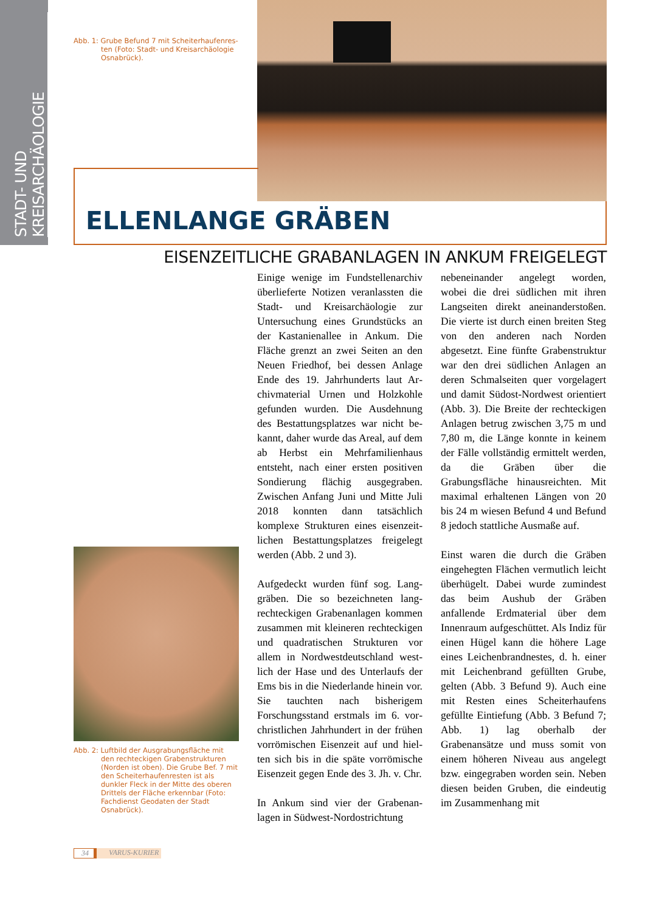STADT- UND KREISARCHÄOLOGIE
Abb. 1: Grube Befund 7 mit Scheiterhaufenres­ten (Foto: Stadt- und Kreisarchäologie Osnabrück).
ELLENLANGE GRÄBEN
EISENZEITLICHE GRABANLAGEN IN ANKUM FREIGELEGT
Abb. 2: Luftbild der Ausgrabungsfläche mit den rechteckigen Grabenstrukturen (Norden ist oben). Die Grube Bef. 7 mit den Scheiterhaufenresten ist als dunkler Fleck in der Mitte des oberen Drittels der Fläche erkennbar (Foto: Fachdienst Geodaten der Stadt Osnabrück).
Einige wenige im Fundstellenarchiv überlieferte Notizen veranlassten die Stadt- und Kreisarchäologie zur Untersuchung eines Grundstücks an der Kastanienallee in Ankum. Die Fläche grenzt an zwei Seiten an den Neuen Friedhof, bei dessen Anlage Ende des 19. Jahrhunderts laut Ar­chivmaterial Urnen und Holzkohle gefunden wurden. Die Ausdehnung des Bestattungsplatzes war nicht be­kannt, daher wurde das Areal, auf dem ab Herbst ein Mehrfamilienhaus entsteht, nach einer ersten positiven Sondierung flächig ausgegraben. Zwischen Anfang Juni und Mitte Juli 2018 konnten dann tatsächlich komplexe Strukturen eines eisenzeit­lichen Bestattungsplatzes freigelegt werden (Abb. 2 und 3).
Aufgedeckt wurden fünf sog. Lang­gräben. Die so bezeichneten lang­rechteckigen Grabenanlagen kommen zusammen mit kleineren rechteckigen und quadratischen Strukturen vor allem in Nordwestdeutschland west­lich der Hase und des Unterlaufs der Ems bis in die Niederlande hinein vor. Sie tauchten nach bisherigem Forschungsstand erstmals im 6. vor­christlichen Jahrhundert in der frühen vorrömischen Eisenzeit auf und hiel­ten sich bis in die späte vorrömische Eisenzeit gegen Ende des 3. Jh. v. Chr.
In Ankum sind vier der Grabenan­lagen in Südwest-Nordostrichtung
nebeneinander angelegt worden, wobei die drei südlichen mit ihren Langseiten direkt aneinanderstoßen. Die vierte ist durch einen breiten Steg von den anderen nach Norden abgesetzt. Eine fünfte Grabenstruk­tur war den drei südlichen Anlagen an deren Schmalseiten quer vorge­lagert und damit Südost-Nordwest orientiert (Abb. 3). Die Breite der rechteckigen Anlagen betrug zwi­schen 3,75 m und 7,80 m, die Länge konnte in keinem der Fälle vollstän­dig ermittelt werden, da die Gräben über die Grabungsfläche hinaus­reichten. Mit maximal erhaltenen Längen von 20 bis 24 m wiesen Be­fund 4 und Befund 8 jedoch stattliche Ausmaße auf.
Einst waren die durch die Gräben eingehegten Flächen vermutlich leicht überhügelt. Dabei wurde zu­mindest das beim Aushub der Grä­ben anfallende Erdmaterial über dem Innenraum aufgeschüttet. Als Indiz für einen Hügel kann die hö­here Lage eines Leichenbrandnestes, d. h. einer mit Leichenbrand gefüll­ten Grube, gelten (Abb. 3 Befund 9). Auch eine mit Resten eines Scheiter­haufens gefüllte Eintiefung (Abb. 3 Befund 7; Abb. 1) lag oberhalb der Grabenansätze und muss somit von einem höheren Niveau aus ange­legt bzw. eingegraben worden sein. Neben diesen beiden Gruben, die eindeutig im Zusammenhang mit
34 VARUS-KURIER